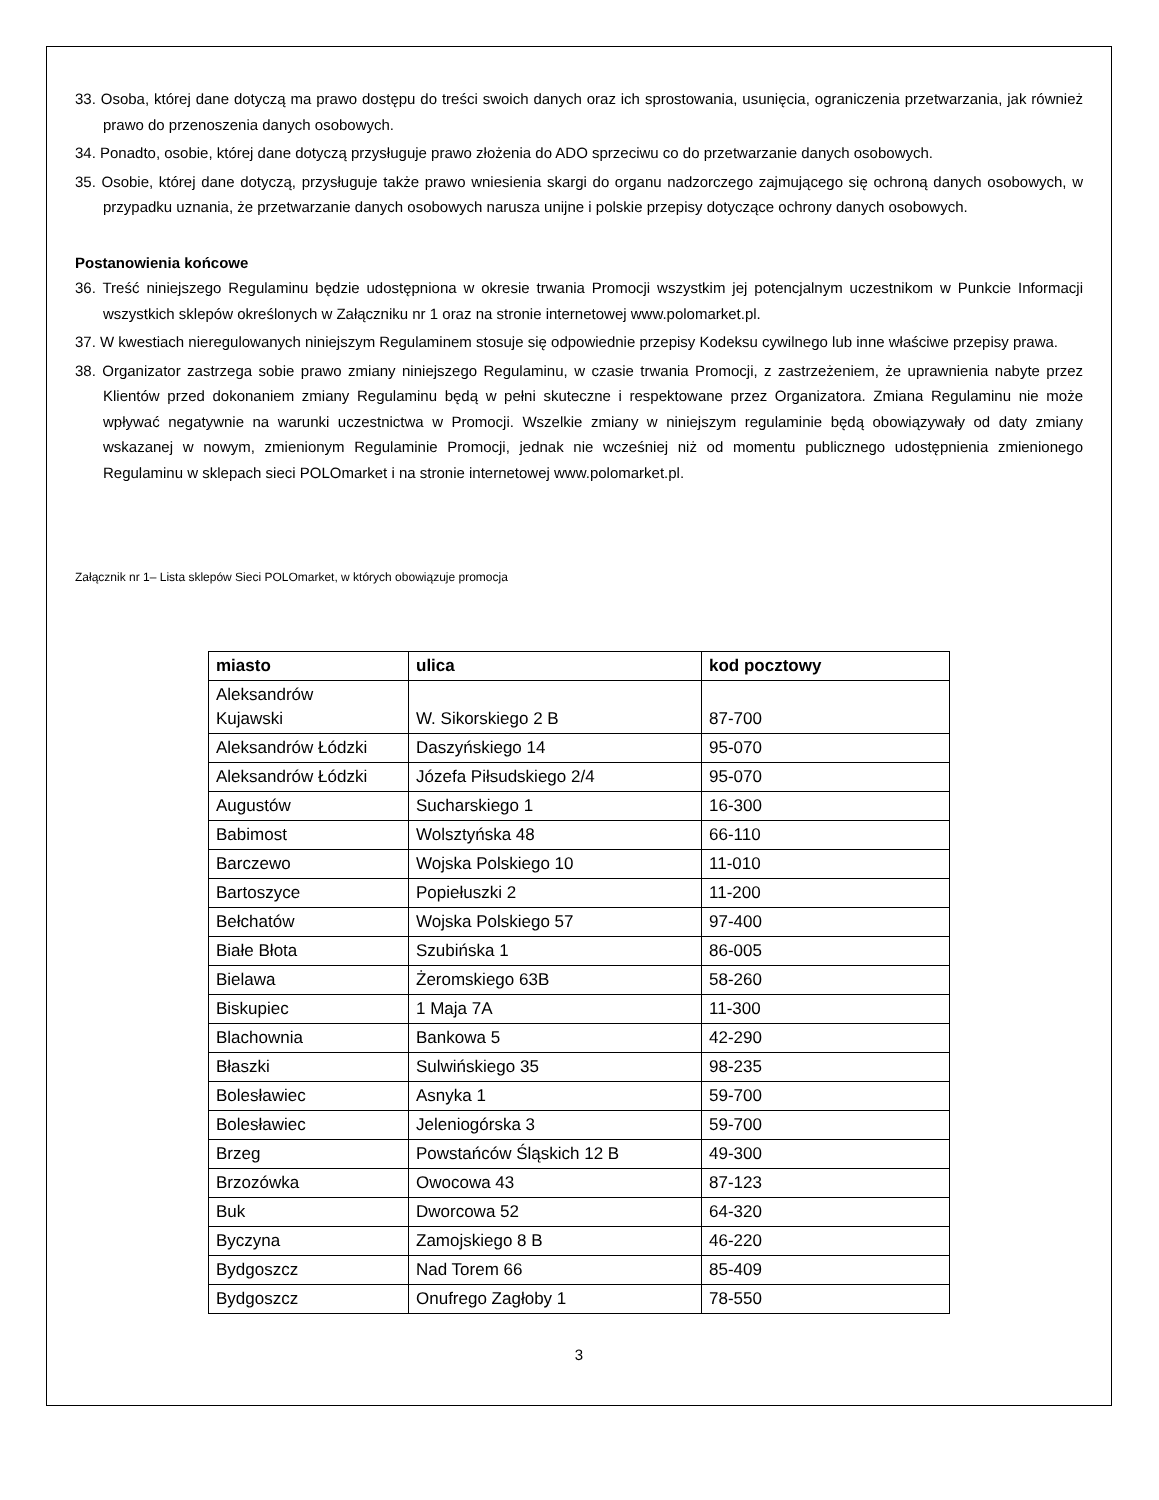33. Osoba, której dane dotyczą ma prawo dostępu do treści swoich danych oraz ich sprostowania, usunięcia, ograniczenia przetwarzania, jak również prawo do przenoszenia danych osobowych.
34. Ponadto, osobie, której dane dotyczą przysługuje prawo złożenia do ADO sprzeciwu co do przetwarzanie danych osobowych.
35. Osobie, której dane dotyczą, przysługuje także prawo wniesienia skargi do organu nadzorczego zajmującego się ochroną danych osobowych, w przypadku uznania, że przetwarzanie danych osobowych narusza unijne i polskie przepisy dotyczące ochrony danych osobowych.
Postanowienia końcowe
36. Treść niniejszego Regulaminu będzie udostępniona w okresie trwania Promocji wszystkim jej potencjalnym uczestnikom w Punkcie Informacji wszystkich sklepów określonych w Załączniku nr 1 oraz na stronie internetowej www.polomarket.pl.
37. W kwestiach nieregulowanych niniejszym Regulaminem stosuje się odpowiednie przepisy Kodeksu cywilnego lub inne właściwe przepisy prawa.
38. Organizator zastrzega sobie prawo zmiany niniejszego Regulaminu, w czasie trwania Promocji, z zastrzeżeniem, że uprawnienia nabyte przez Klientów przed dokonaniem zmiany Regulaminu będą w pełni skuteczne i respektowane przez Organizatora. Zmiana Regulaminu nie może wpływać negatywnie na warunki uczestnictwa w Promocji. Wszelkie zmiany w niniejszym regulaminie będą obowiązywały od daty zmiany wskazanej w nowym, zmienionym Regulaminie Promocji, jednak nie wcześniej niż od momentu publicznego udostępnienia zmienionego Regulaminu w sklepach sieci POLOmarket i na stronie internetowej www.polomarket.pl.
Załącznik nr 1– Lista sklepów Sieci POLOmarket, w których obowiązuje promocja
| miasto | ulica | kod pocztowy |
| --- | --- | --- |
| Aleksandrów Kujawski | W. Sikorskiego 2 B | 87-700 |
| Aleksandrów Łódzki | Daszyńskiego 14 | 95-070 |
| Aleksandrów Łódzki | Józefa Piłsudskiego 2/4 | 95-070 |
| Augustów | Sucharskiego 1 | 16-300 |
| Babimost | Wolsztyńska 48 | 66-110 |
| Barczewo | Wojska Polskiego 10 | 11-010 |
| Bartoszyce | Popiełuszki 2 | 11-200 |
| Bełchatów | Wojska Polskiego 57 | 97-400 |
| Białe Błota | Szubińska 1 | 86-005 |
| Bielawa | Żeromskiego 63B | 58-260 |
| Biskupiec | 1 Maja 7A | 11-300 |
| Blachownia | Bankowa 5 | 42-290 |
| Błaszki | Sulwińskiego 35 | 98-235 |
| Bolesławiec | Asnyka 1 | 59-700 |
| Bolesławiec | Jeleniogórska 3 | 59-700 |
| Brzeg | Powstańców Śląskich 12 B | 49-300 |
| Brzozówka | Owocowa 43 | 87-123 |
| Buk | Dworcowa 52 | 64-320 |
| Byczyna | Zamojskiego 8 B | 46-220 |
| Bydgoszcz | Nad Torem 66 | 85-409 |
| Bydgoszcz | Onufrego Zagłoby 1 | 78-550 |
3